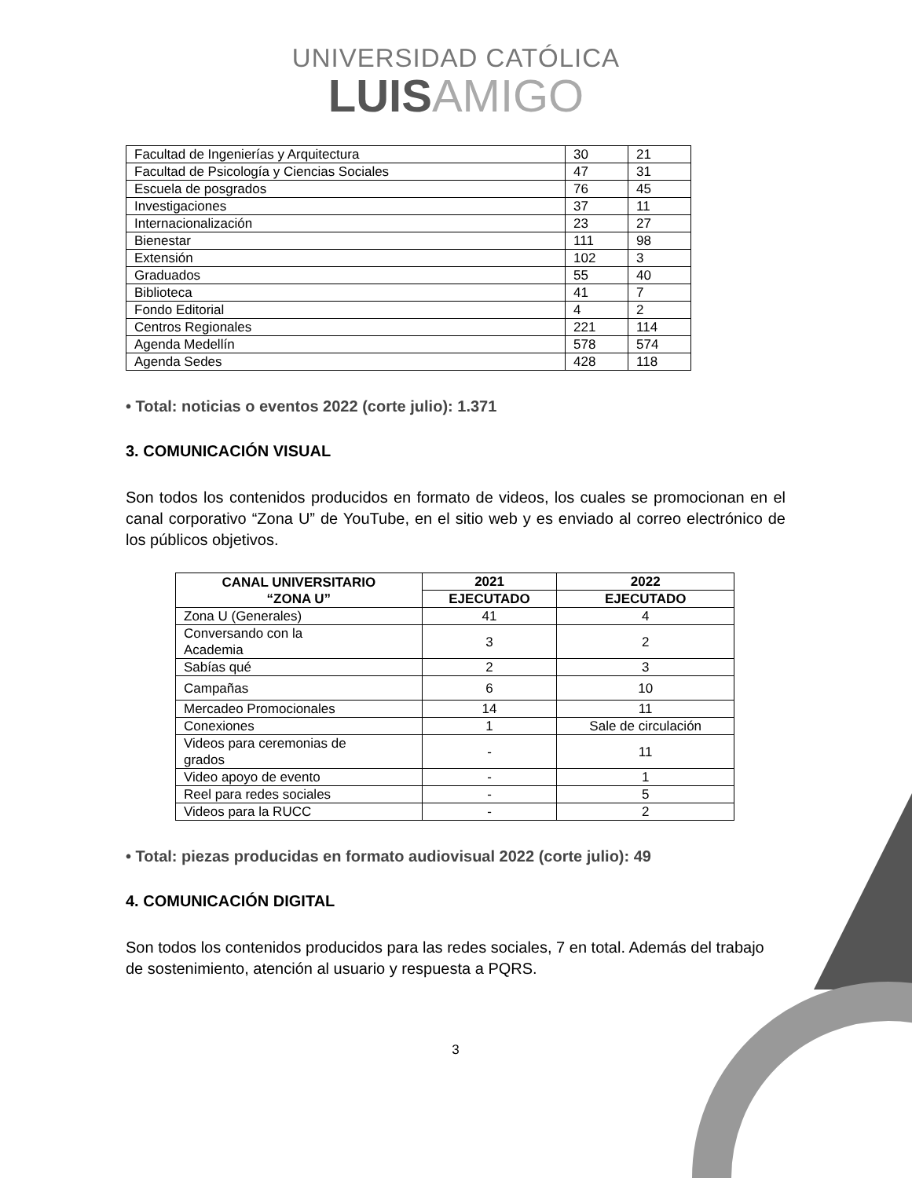UNIVERSIDAD CATÓLICA
LUISAMIGO
| Facultad de Ingenierías y Arquitectura | 30 | 21 |
| Facultad de Psicología y Ciencias Sociales | 47 | 31 |
| Escuela de posgrados | 76 | 45 |
| Investigaciones | 37 | 11 |
| Internacionalización | 23 | 27 |
| Bienestar | 111 | 98 |
| Extensión | 102 | 3 |
| Graduados | 55 | 40 |
| Biblioteca | 41 | 7 |
| Fondo Editorial | 4 | 2 |
| Centros Regionales | 221 | 114 |
| Agenda Medellín | 578 | 574 |
| Agenda Sedes | 428 | 118 |
• Total: noticias o eventos 2022 (corte julio): 1.371
3. COMUNICACIÓN VISUAL
Son todos los contenidos producidos en formato de videos, los cuales se promocionan en el canal corporativo “Zona U” de YouTube, en el sitio web y es enviado al correo electrónico de los públicos objetivos.
| CANAL UNIVERSITARIO “ZONA U” | 2021 | 2022 |
| --- | --- | --- |
| | EJECUTADO | EJECUTADO |
| Zona U (Generales) | 41 | 4 |
| Conversando con la Academia | 3 | 2 |
| Sabías qué | 2 | 3 |
| Campañas | 6 | 10 |
| Mercadeo Promocionales | 14 | 11 |
| Conexiones | 1 | Sale de circulación |
| Videos para ceremonias de grados | - | 11 |
| Video apoyo de evento | - | 1 |
| Reel para redes sociales | - | 5 |
| Videos para la RUCC | - | 2 |
• Total: piezas producidas en formato audiovisual 2022 (corte julio): 49
4. COMUNICACIÓN DIGITAL
Son todos los contenidos producidos para las redes sociales, 7 en total. Además del trabajo de sostenimiento, atención al usuario y respuesta a PQRS.
3